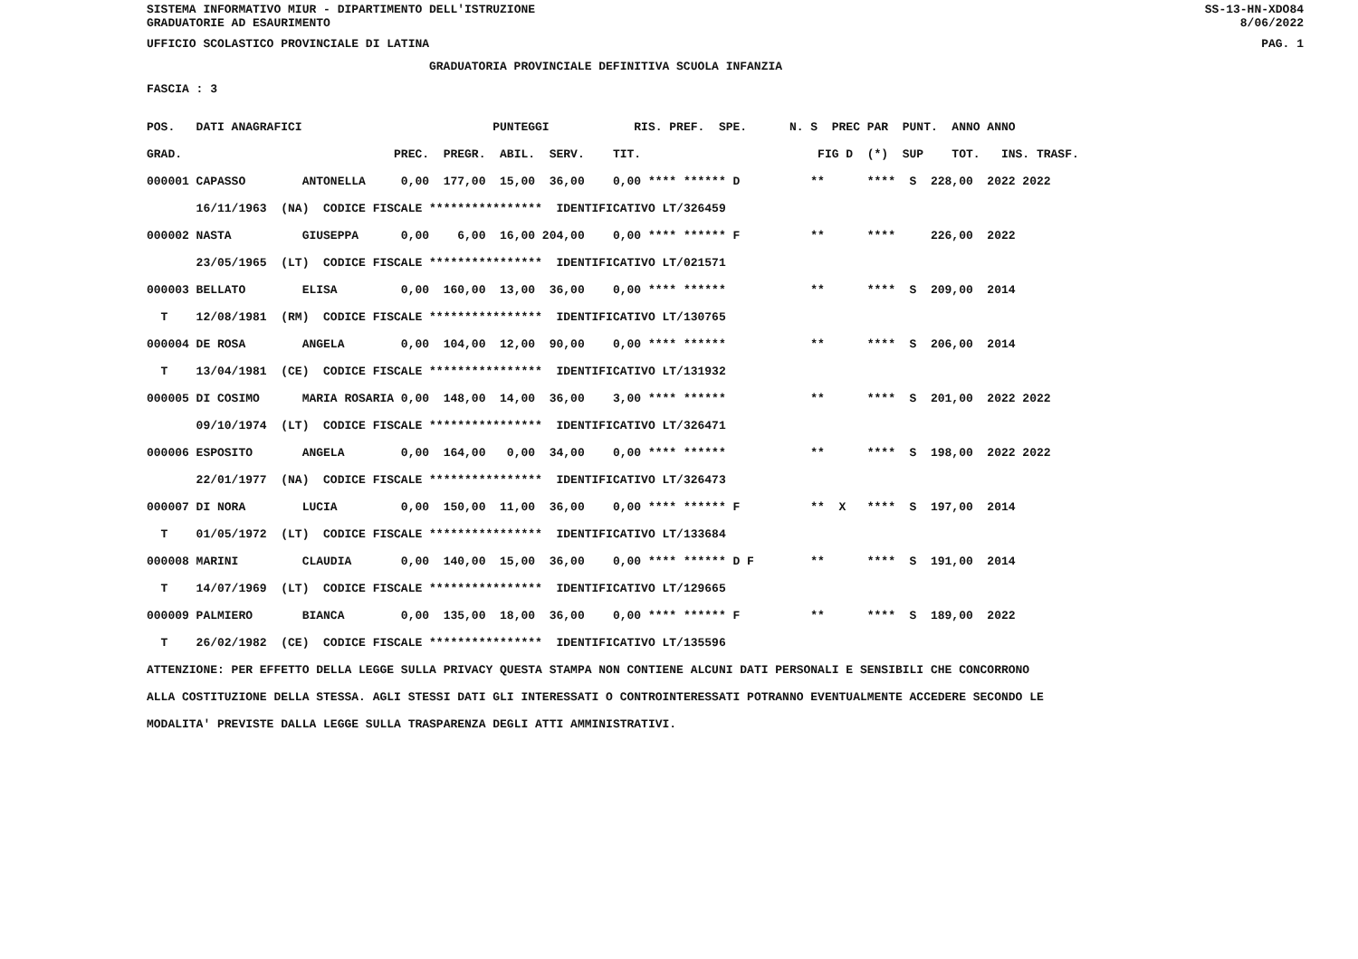SISTEMA INFORMATIVO MIUR - DIPARTIMENTO DELL'ISTRUZIONE
GRADUATORIE AD ESAURIMENTO
SS-13-HN-XDO84
8/06/2022
UFFICIO SCOLASTICO PROVINCIALE DI LATINA PAG. 1
GRADUATORIA PROVINCIALE DEFINITIVA SCUOLA INFANZIA
FASCIA : 3
POS.   DATI ANAGRAFICI                           PUNTEGGI            RIS. PREF.  SPE.      N. S  PREC PAR  PUNT.  ANNO ANNO
GRAD.                              PREC.  PREGR.  ABIL.  SERV.    TIT.                         FIG D  (*)  SUP    TOT.   INS. TRASF.
000001 CAPASSO        ANTONELLA     0,00  177,00  15,00  36,00    0,00 **** ****** D          **      ****  S  228,00  2022 2022
       16/11/1963  (NA)  CODICE FISCALE ****************  IDENTIFICATIVO LT/326459
000002 NASTA          GIUSEPPA      0,00    6,00  16,00 204,00    0,00 **** ****** F          **      ****     226,00  2022
       23/05/1965  (LT)  CODICE FISCALE ****************  IDENTIFICATIVO LT/021571
000003 BELLATO        ELISA         0,00  160,00  13,00  36,00    0,00 **** ******            **      ****  S  209,00  2014
  T    12/08/1981  (RM)  CODICE FISCALE ****************  IDENTIFICATIVO LT/130765
000004 DE ROSA        ANGELA        0,00  104,00  12,00  90,00    0,00 **** ******            **      ****  S  206,00  2014
  T    13/04/1981  (CE)  CODICE FISCALE ****************  IDENTIFICATIVO LT/131932
000005 DI COSIMO      MARIA ROSARIA 0,00  148,00  14,00  36,00    3,00 **** ******            **      ****  S  201,00  2022 2022
       09/10/1974  (LT)  CODICE FISCALE ****************  IDENTIFICATIVO LT/326471
000006 ESPOSITO       ANGELA        0,00  164,00   0,00  34,00    0,00 **** ******            **      ****  S  198,00  2022 2022
       22/01/1977  (NA)  CODICE FISCALE ****************  IDENTIFICATIVO LT/326473
000007 DI NORA        LUCIA         0,00  150,00  11,00  36,00    0,00 **** ****** F          **  X   ****  S  197,00  2014
  T    01/05/1972  (LT)  CODICE FISCALE ****************  IDENTIFICATIVO LT/133684
000008 MARINI         CLAUDIA       0,00  140,00  15,00  36,00    0,00 **** ****** D F        **      ****  S  191,00  2014
  T    14/07/1969  (LT)  CODICE FISCALE ****************  IDENTIFICATIVO LT/129665
000009 PALMIERO       BIANCA        0,00  135,00  18,00  36,00    0,00 **** ****** F          **      ****  S  189,00  2022
  T    26/02/1982  (CE)  CODICE FISCALE ****************  IDENTIFICATIVO LT/135596
ATTENZIONE: PER EFFETTO DELLA LEGGE SULLA PRIVACY QUESTA STAMPA NON CONTIENE ALCUNI DATI PERSONALI E SENSIBILI CHE CONCORRONO
ALLA COSTITUZIONE DELLA STESSA. AGLI STESSI DATI GLI INTERESSATI O CONTROINTERESSATI POTRANNO EVENTUALMENTE ACCEDERE SECONDO LE
MODALITA' PREVISTE DALLA LEGGE SULLA TRASPARENZA DEGLI ATTI AMMINISTRATIVI.